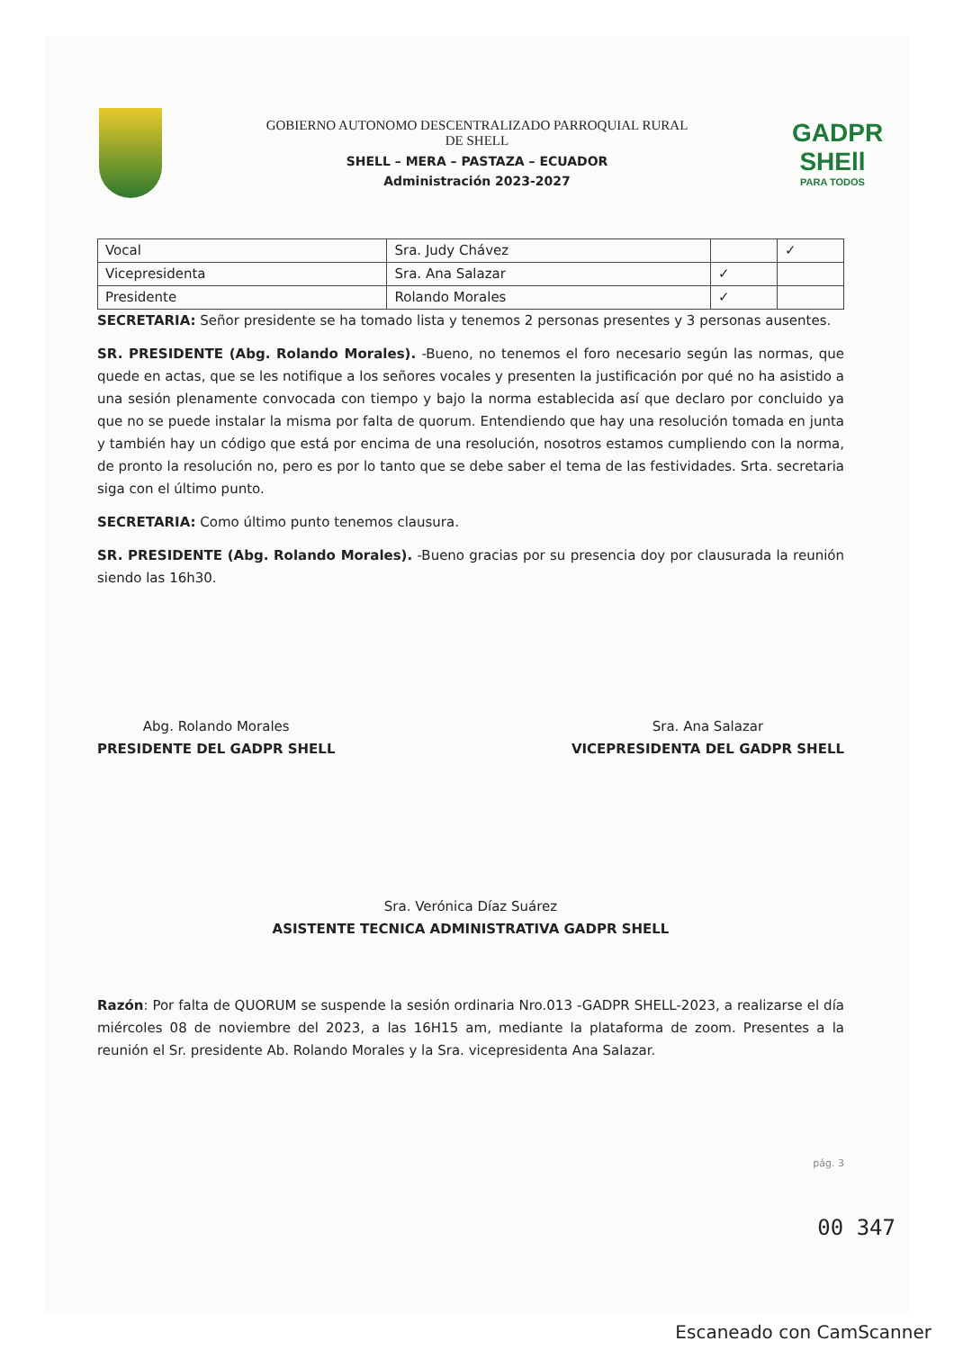GOBIERNO AUTONOMO DESCENTRALIZADO PARROQUIAL RURAL
DE SHELL
SHELL – MERA – PASTAZA – ECUADOR
Administración 2023-2027
GADPR
SHEll
PARA TODOS
| Vocal | Sra. Judy Chávez | | ✓ |
| Vicepresidenta | Sra. Ana Salazar | ✓ | |
| Presidente | Rolando Morales | ✓ | |
SECRETARIA: Señor presidente se ha tomado lista y tenemos 2 personas presentes y 3 personas ausentes.
SR. PRESIDENTE (Abg. Rolando Morales). -Bueno, no tenemos el foro necesario según las normas, que quede en actas, que se les notifique a los señores vocales y presenten la justificación por qué no ha asistido a una sesión plenamente convocada con tiempo y bajo la norma establecida así que declaro por concluido ya que no se puede instalar la misma por falta de quorum. Entendiendo que hay una resolución tomada en junta y también hay un código que está por encima de una resolución, nosotros estamos cumpliendo con la norma, de pronto la resolución no, pero es por lo tanto que se debe saber el tema de las festividades. Srta. secretaria siga con el último punto.
SECRETARIA: Como último punto tenemos clausura.
SR. PRESIDENTE (Abg. Rolando Morales). -Bueno gracias por su presencia doy por clausurada la reunión siendo las 16h30.
Abg. Rolando Morales
PRESIDENTE DEL GADPR SHELL
Sra. Ana Salazar
VICEPRESIDENTA DEL GADPR SHELL
Sra. Verónica Díaz Suárez
ASISTENTE TECNICA ADMINISTRATIVA GADPR SHELL
Razón: Por falta de QUORUM se suspende la sesión ordinaria Nro.013 -GADPR SHELL-2023, a realizarse el día miércoles 08 de noviembre del 2023, a las 16H15 am, mediante la plataforma de zoom. Presentes a la reunión el Sr. presidente Ab. Rolando Morales y la Sra. vicepresidenta Ana Salazar.
pág. 3
00 347
Escaneado con CamScanner